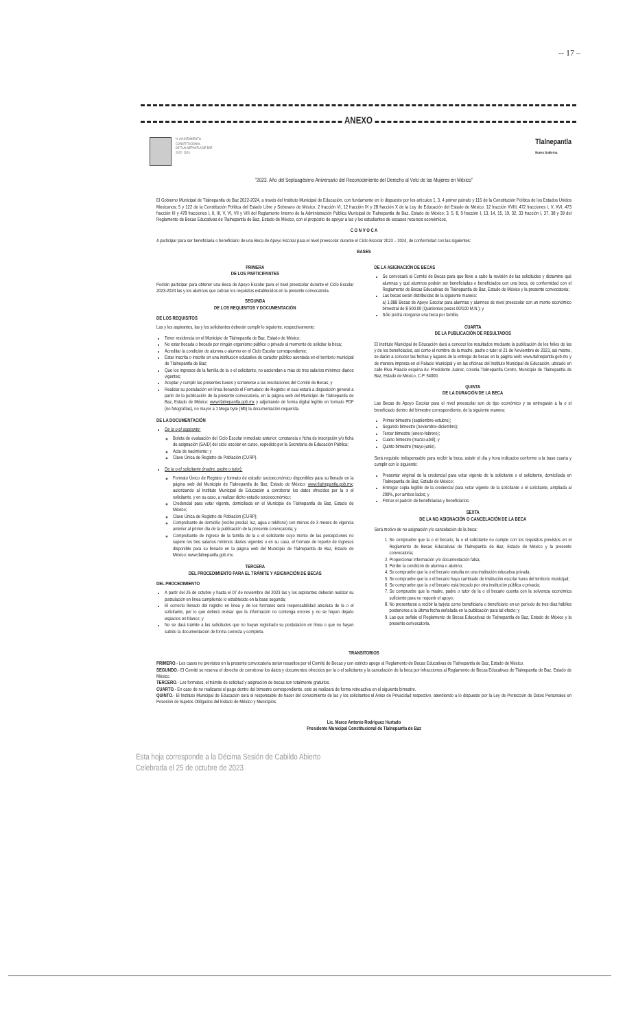-- 17 –
ANEXO
H. AYUNTAMIENTO
CONSTITUCIONAL
DE TLALNEPANTLA DE BAZ
2022- 2024
Tlalnepantla
Nuevo Gobierno.
“2023. Año del Septuagésimo Aniversario del Reconocimiento del Derecho al Voto de las Mujeres en México”
El Gobierno Municipal de Tlalnepantla de Baz 2022-2024, a través del Instituto Municipal de Educación, con fundamento en lo dispuesto por los artículos 1, 3, 4 primer párrafo y 115 de la Constitución Política de los Estados Unidos Mexicanos; 5 y 122 de la Constitución Política del Estado Libre y Soberano de México; 2 fracción VI, 12 fracción IX y 28 fracción X de la Ley de Educación del Estado de México; 12 fracción XVIII; 472 fracciones I, V, XVI, 473 fracción III y 478 fracciones I, II, III, V, VI, VII y VIII del Reglamento Interno de la Administración Pública Municipal de Tlalnepantla de Baz, Estado de México; 3, 5, 8, 9 fracción I, 13, 14, 15, 19, 32, 33 fracción I, 37, 38 y 39 del Reglamento de Becas Educativas de Tlalnepantla de Baz, Estado de México, con el propósito de apoyar a las y los estudiantes de escasos recursos económicos,
C O N V O C A
A participar para ser beneficiaria o beneficiario de una Beca de Apoyo Escolar para el nivel preescolar durante el Ciclo Escolar 2023 – 2024, de conformidad con las siguientes:
BASES
PRIMERA
DE LOS PARTICIPANTES
Podrán participar para obtener una Beca de Apoyo Escolar para el nivel preescolar durante el Ciclo Escolar 2023-2024 las y los alumnos que cubran los requisitos establecidos en la presente convocatoria.
SEGUNDA
DE LOS REQUISITOS Y DOCUMENTACIÓN
DE LOS REQUISITOS
Las y los aspirantes, las y los solicitantes deberán cumplir lo siguiente, respectivamente:
Tener residencia en el Municipio de Tlalnepantla de Baz, Estado de México;
No estar becada o becado por ningún organismo público o privado al momento de solicitar la beca;
Acreditar la condición de alumna o alumno en el Ciclo Escolar correspondiente;
Estar inscrita o inscrito en una institución educativa de carácter público asentada en el territorio municipal de Tlalnepantla de Baz;
Que los ingresos de la familia de la o el solicitante, no asciendan a más de tres salarios mínimos diarios vigentes;
Aceptar y cumplir las presentes bases y someterse a las resoluciones del Comité de Becas; y
Realizar su postulación en línea llenando el Formulario de Registro el cual estará a disposición general a partir de la publicación de la presente convocatoria, en la página web del Municipio de Tlalnepantla de Baz, Estado de México: www.tlalnepantla.gob.mx y adjuntando de forma digital legible en formato PDF (no fotografías), no mayor a 1 Mega byte (Mb) la documentación requerida.
DE LA DOCUMENTACIÓN
De la o el aspirante:
Boleta de evaluación del Ciclo Escolar inmediato anterior; constancia o ficha de inscripción y/o ficha de asignación (SAID) del ciclo escolar en curso, expedido por la Secretaría de Educación Pública;
Acta de nacimiento; y
Clave Única de Registro de Población (CURP).
De la o el solicitante (madre, padre o tutor):
Formato Único de Registro y formato de estudio socioeconómico disponibles para su llenado en la página web del Municipio de Tlalnepantla de Baz, Estado de México: www.tlalnepantla.gob.mx; autorizando al Instituto Municipal de Educación a corroborar los datos ofrecidos por la o el solicitante, y en su caso, a realizar dicho estudio socioeconómico;
Credencial para votar vigente, domiciliada en el Municipio de Tlalnepantla de Baz, Estado de México;
Clave Única de Registro de Población (CURP);
Comprobante de domicilio (recibo predial, luz, agua o teléfono) con menos de 3 meses de vigencia anterior al primer día de la publicación de la presente convocatoria; y
Comprobante de ingreso de la familia de la o el solicitante cuyo monto de las percepciones no supere los tres salarios mínimos diarios vigentes o en su caso, el formato de reporte de ingresos disponible para su llenado en la página web del Municipio de Tlalnepantla de Baz, Estado de México: www.tlalnepantla.gob.mx.
TERCERA
DEL PROCEDIMIENTO PARA EL TRÁMITE Y ASIGNACIÓN DE BECAS
DEL PROCEDIMIENTO
A partir del 25 de octubre y hasta el 07 de noviembre del 2023 las y los aspirantes deberán realizar su postulación en línea cumpliendo lo establecido en la base segunda;
El correcto llenado del registro en línea y de los formatos será responsabilidad absoluta de la o el solicitante, por lo que deberá revisar que la información no contenga errores y no se hayan dejado espacios en blanco; y
No se dará trámite a las solicitudes que no hayan registrado su postulación en línea o que no hayan subido la documentación de forma correcta y completa.
DE LA ASIGNACIÓN DE BECAS
Se convocará al Comité de Becas para que lleve a cabo la revisión de las solicitudes y dictamine qué alumnas y qué alumnos podrán ser beneficiadas o beneficiados con una beca, de conformidad con el Reglamento de Becas Educativas de Tlalnepantla de Baz, Estado de México y la presente convocatoria;
Las becas serán distribuidas de la siguiente manera:
a) 1,088 Becas de Apoyo Escolar para alumnas y alumnos de nivel preescolar con un monto económico bimestral de $ 500.00 (Quinientos pesos 00/100 M.N.); y
Sólo podrá otorgarse una beca por familia.
CUARTA
DE LA PUBLICACIÓN DE RESULTADOS
El Instituto Municipal de Educación dará a conocer los resultados mediante la publicación de los folios de las y de los beneficiados, así como el nombre de la madre, padre o tutor el 21 de Noviembre de 2023, así mismo, se darán a conocer las fechas y lugares de la entrega de becas en la página web: www.tlalnepantla.gob.mx y de manera impresa en el Palacio Municipal y en las oficinas del Instituto Municipal de Educación, ubicado en calle Riva Palacio esquina Av. Presidente Juárez, colonia Tlalnepantla Centro, Municipio de Tlalnepantla de Baz, Estado de México, C.P. 54000.
QUINTA
DE LA DURACIÓN DE LA BECA
Las Becas de Apoyo Escolar para el nivel preescolar son de tipo económico y se entregarán a la o el beneficiado dentro del bimestre correspondiente, de la siguiente manera:
Primer bimestre (septiembre-octubre);
Segundo bimestre (noviembre-diciembre);
Tercer bimestre (enero-febrero);
Cuarto bimestre (marzo-abril); y
Quinto bimestre (mayo-junio).
Será requisito indispensable para recibir la beca, asistir el día y hora indicados conforme a la base cuarta y cumplir con lo siguiente:
Presentar original de la credencial para votar vigente de la solicitante o el solicitante, domiciliada en Tlalnepantla de Baz, Estado de México;
Entregar copia legible de la credencial para votar vigente de la solicitante o el solicitante, ampliada al 200%, por ambos lados; y
Firmar el padrón de beneficiarias y beneficiarios.
SEXTA
DE LA NO ASIGNACIÓN O CANCELACIÓN DE LA BECA
Será motivo de no asignación y/o cancelación de la beca:
1. Se compruebe que la o el becario, la o el solicitante no cumple con los requisitos previstos en el Reglamento de Becas Educativas de Tlalnepantla de Baz, Estado de México y la presente convocatoria;
2. Proporcionar información y/o documentación falsa;
3. Perder la condición de alumna o alumno;
4. Se compruebe que la o el becario estudia en una institución educativa privada;
5. Se compruebe que la o el becario haya cambiado de institución escolar fuera del territorio municipal;
6. Se compruebe que la o el becario está becado por otra institución pública o privada;
7. Se compruebe que la madre, padre o tutor de la o el becario cuenta con la solvencia económica suficiente para no requerir el apoyo;
8. No presentarse a recibir la tarjeta como beneficiaria o beneficiario en un período de tres días hábiles posteriores a la última fecha señalada en la publicación para tal efecto; y
9. Las que señale el Reglamento de Becas Educativas de Tlalnepantla de Baz, Estado de México y la presente convocatoria.
TRANSITORIOS
PRIMERO.- Los casos no previstos en la presente convocatoria serán resueltos por el Comité de Becas y con estricto apego al Reglamento de Becas Educativas de Tlalnepantla de Baz, Estado de México.
SEGUNDO.- El Comité se reserva el derecho de corroborar los datos y documentos ofrecidos por la o el solicitante y la cancelación de la beca por infracciones al Reglamento de Becas Educativas de Tlalnepantla de Baz, Estado de México.
TERCERO.- Los formatos, el trámite de solicitud y asignación de becas son totalmente gratuitos.
CUARTO.- En caso de no realizarse el pago dentro del bimestre correspondiente, este se realizará de forma retroactiva en el siguiente bimestre.
QUINTO.- El Instituto Municipal de Educación será el responsable de hacer del conocimiento de las y los solicitantes el Aviso de Privacidad respectivo, atendiendo a lo dispuesto por la Ley de Protección de Datos Personales en Posesión de Sujetos Obligados del Estado de México y Municipios.
Lic. Marco Antonio Rodríguez Hurtado
Presidente Municipal Constitucional de Tlalnepantla de Baz
Esta hoja corresponde a la Décima Sesión de Cabildo Abierto
Celebrada el 25 de octubre de 2023